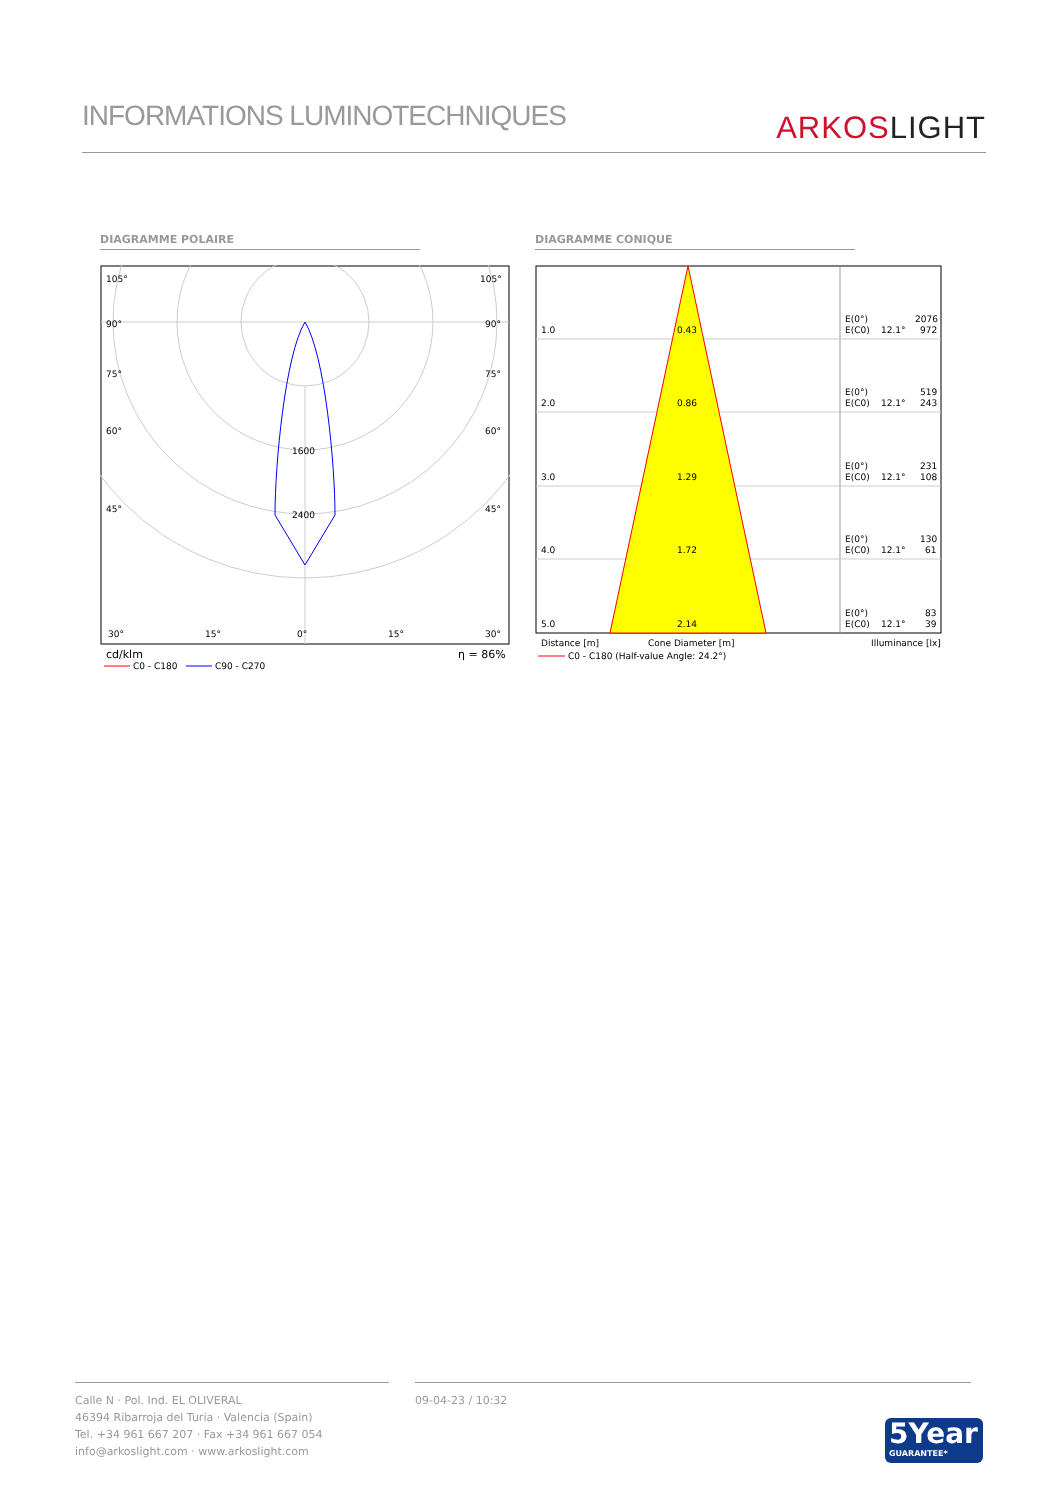INFORMATIONS LUMINOTECHNIQUES
ARKOSLIGHT
DIAGRAMME POLAIRE DIAGRAMME CONIQUE
105°
105°
90°
90°
75°
75°
60°
60°
45°
45°
30°
15°
0°
15°
30°
1600
2400
cd/klm
η = 86%
C0 - C180
C90 - C270
1.0
0.43
E(0°)
2076
E(C0)
12.1°
972
2.0
0.86
E(0°)
519
E(C0)
12.1°
243
3.0
1.29
E(0°)
231
E(C0)
12.1°
108
4.0
1.72
E(0°)
130
E(C0)
12.1°
61
5.0
2.14
E(0°)
83
E(C0)
12.1°
39
Distance [m]
Cone Diameter [m]
Illuminance [lx]
C0 - C180 (Half-value Angle: 24.2°)
Calle N · Pol. Ind. EL OLIVERAL
46394 Ribarroja del Turia · Valencia (Spain)
Tel. +34 961 667 207 · Fax +34 961 667 054
info@arkoslight.com · www.arkoslight.com
09-04-23 / 10:32
5Year
GUARANTEE*